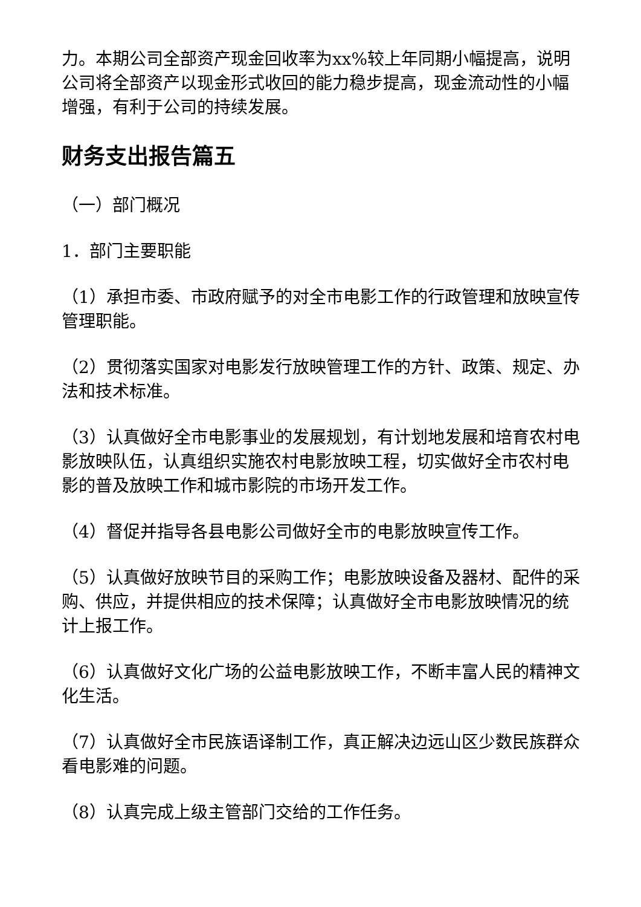力。本期公司全部资产现金回收率为xx%较上年同期小幅提高，说明公司将全部资产以现金形式收回的能力稳步提高，现金流动性的小幅增强，有利于公司的持续发展。
财务支出报告篇五
（一）部门概况
1．部门主要职能
（1）承担市委、市政府赋予的对全市电影工作的行政管理和放映宣传管理职能。
（2）贯彻落实国家对电影发行放映管理工作的方针、政策、规定、办法和技术标准。
（3）认真做好全市电影事业的发展规划，有计划地发展和培育农村电影放映队伍，认真组织实施农村电影放映工程，切实做好全市农村电影的普及放映工作和城市影院的市场开发工作。
（4）督促并指导各县电影公司做好全市的电影放映宣传工作。
（5）认真做好放映节目的采购工作；电影放映设备及器材、配件的采购、供应，并提供相应的技术保障；认真做好全市电影放映情况的统计上报工作。
（6）认真做好文化广场的公益电影放映工作，不断丰富人民的精神文化生活。
（7）认真做好全市民族语译制工作，真正解决边远山区少数民族群众看电影难的问题。
（8）认真完成上级主管部门交给的工作任务。